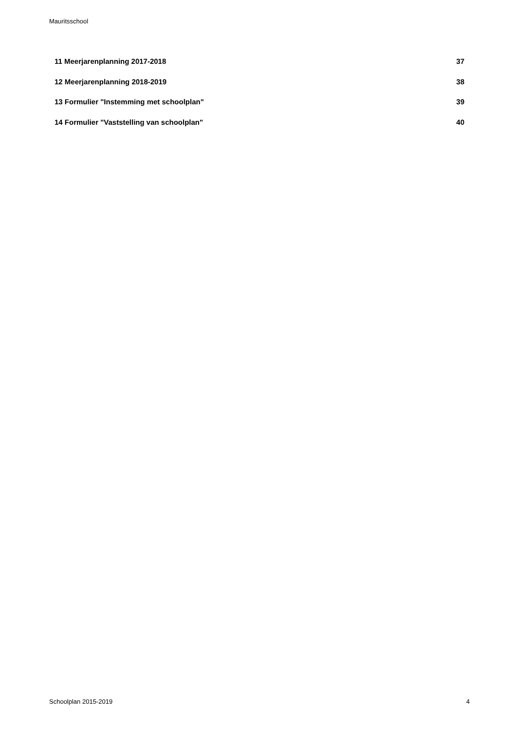Mauritsschool
11 Meerjarenplanning 2017-2018 37
12 Meerjarenplanning 2018-2019 38
13 Formulier "Instemming met schoolplan" 39
14 Formulier "Vaststelling van schoolplan" 40
Schoolplan 2015-2019 4